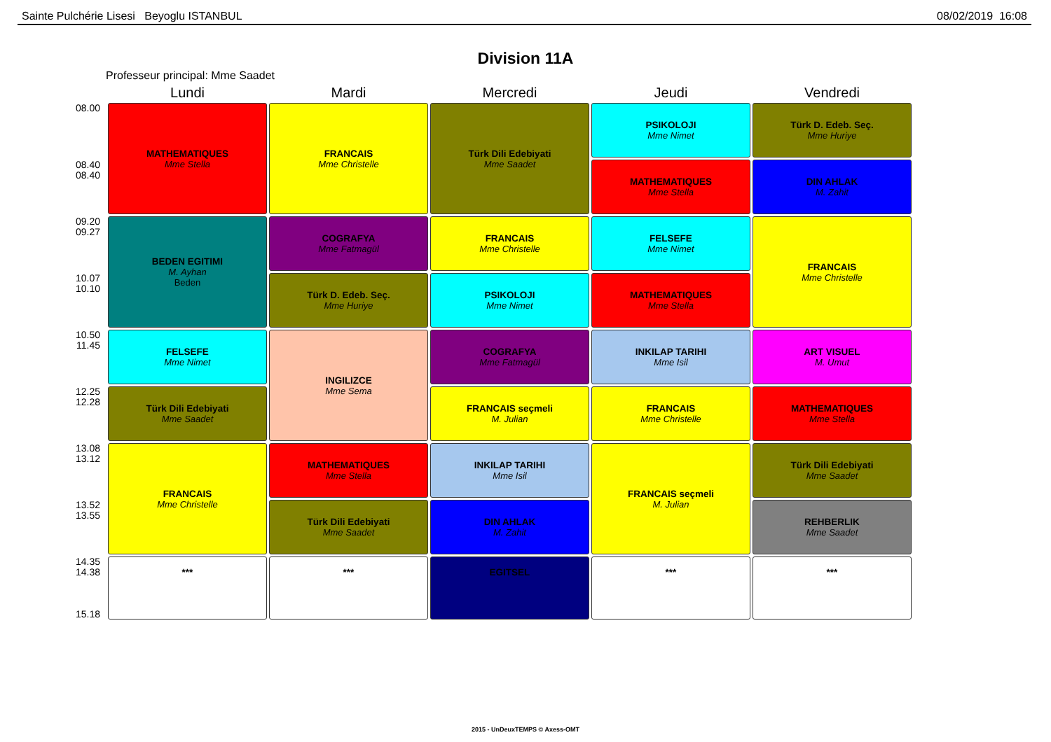Sainte Pulchérie Lisesi Beyoglu ISTANBUL 08/02/2019 16:08
Division 11A
Professeur principal: Mme Saadet
| | Lundi | Mardi | Mercredi | Jeudi | Vendredi |
| --- | --- | --- | --- | --- | --- |
| 08.00 | MATHEMATIQUES Mme Stella | FRANCAIS Mme Christelle | Türk Dili Edebiyati Mme Saadet | PSIKOLOJI Mme Nimet | Türk D. Edeb. Seç. Mme Huriye |
| 08.40 08.40 | | | | MATHEMATIQUES Mme Stella | DIN AHLAK M. Zahit |
| 09.20 09.27 | BEDEN EGITIMI M. Ayhan Beden | COGRAFYA Mme Fatmagül | FRANCAIS Mme Christelle | FELSEFE Mme Nimet | FRANCAIS Mme Christelle |
| 10.07 10.10 | | Türk D. Edeb. Seç. Mme Huriye | PSIKOLOJI Mme Nimet | MATHEMATIQUES Mme Stella | |
| 10.50 11.45 | FELSEFE Mme Nimet | INGILIZCE Mme Sema | COGRAFYA Mme Fatmagül | INKILAP TARIHI Mme Isil | ART VISUEL M. Umut |
| 12.25 12.28 | Türk Dili Edebiyati Mme Saadet | | FRANCAIS seçmeli M. Julian | FRANCAIS Mme Christelle | MATHEMATIQUES Mme Stella |
| 13.08 13.12 | FRANCAIS Mme Christelle | MATHEMATIQUES Mme Stella | INKILAP TARIHI Mme Isil | FRANCAIS seçmeli M. Julian | Türk Dili Edebiyati Mme Saadet |
| 13.52 13.55 | | Türk Dili Edebiyati Mme Saadet | DIN AHLAK M. Zahit | | REHBERLIK Mme Saadet |
| 14.35 14.38 15.18 | *** | *** | EGITSEL | *** | *** |
2015 - UnDeuxTEMPS © Axess-OMT